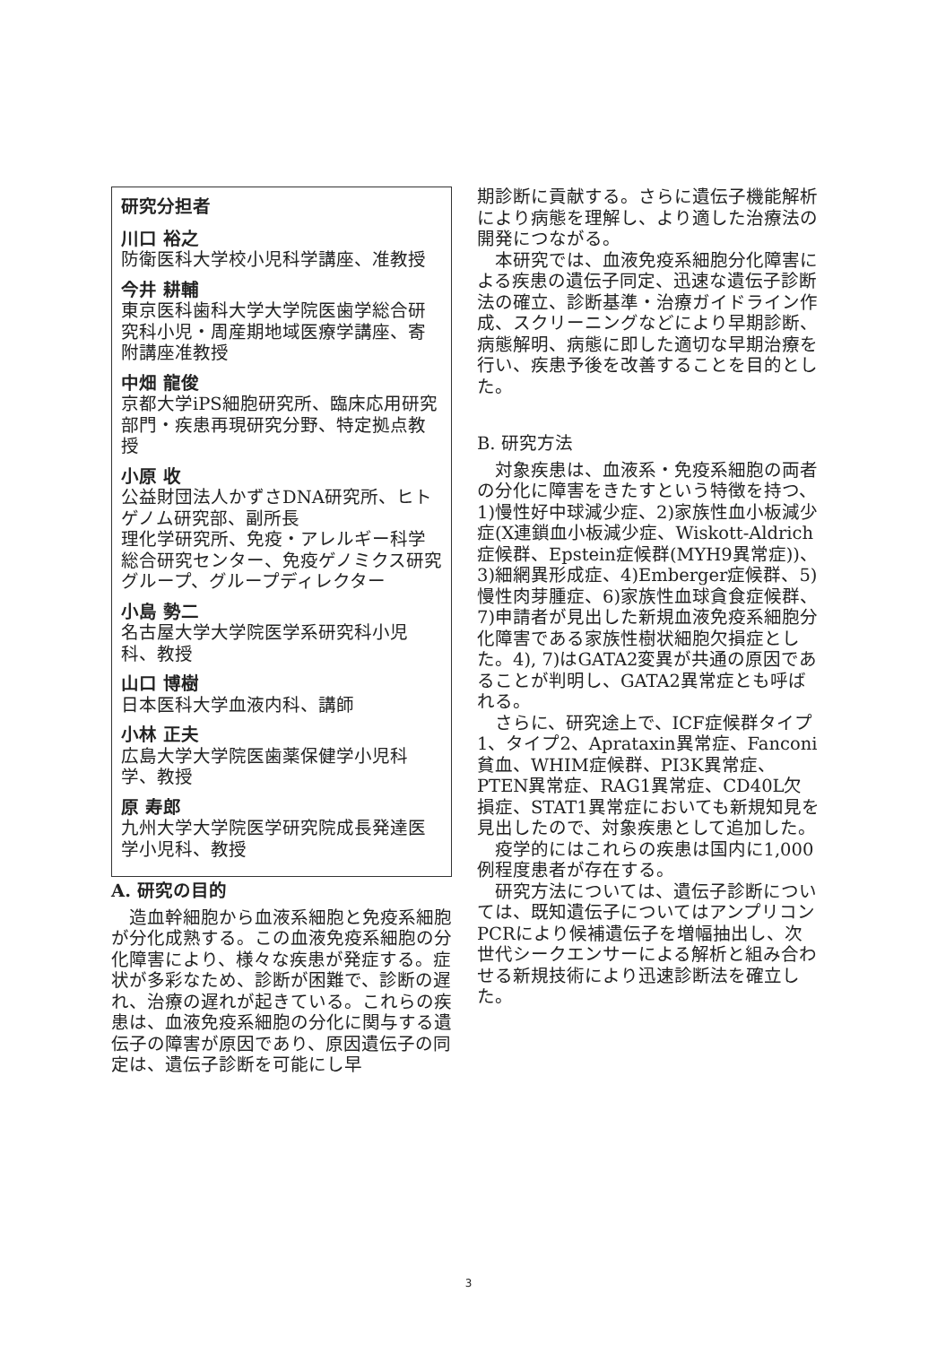研究分担者
川口 裕之
防衛医科大学校小児科学講座、准教授
今井 耕輔
東京医科歯科大学大学院医歯学総合研究科小児・周産期地域医療学講座、寄附講座准教授
中畑 龍俊
京都大学iPS細胞研究所、臨床応用研究部門・疾患再現研究分野、特定拠点教授
小原 收
公益財団法人かずさDNA研究所、ヒトゲノム研究部、副所長
理化学研究所、免疫・アレルギー科学総合研究センター、免疫ゲノミクス研究グループ、グループディレクター
小島 勢二
名古屋大学大学院医学系研究科小児科、教授
山口 博樹
日本医科大学血液内科、講師
小林 正夫
広島大学大学院医歯薬保健学小児科学、教授
原 寿郎
九州大学大学院医学研究院成長発達医学小児科、教授
A. 研究の目的
造血幹細胞から血液系細胞と免疫系細胞が分化成熟する。この血液免疫系細胞の分化障害により、様々な疾患が発症する。症状が多彩なため、診断が困難で、診断の遅れ、治療の遅れが起きている。これらの疾患は、血液免疫系細胞の分化に関与する遺伝子の障害が原因であり、原因遺伝子の同定は、遺伝子診断を可能にし早
期診断に貢献する。さらに遺伝子機能解析により病態を理解し、より適した治療法の開発につながる。
本研究では、血液免疫系細胞分化障害による疾患の遺伝子同定、迅速な遺伝子診断法の確立、診断基準・治療ガイドライン作成、スクリーニングなどにより早期診断、病態解明、病態に即した適切な早期治療を行い、疾患予後を改善することを目的とした。
B. 研究方法
対象疾患は、血液系・免疫系細胞の両者の分化に障害をきたすという特徴を持つ、1)慢性好中球減少症、2)家族性血小板減少症(X連鎖血小板減少症、Wiskott-Aldrich症候群、Epstein症候群(MYH9異常症))、3)細網異形成症、4)Emberger症候群、5)慢性肉芽腫症、6)家族性血球貪食症候群、7)申請者が見出した新規血液免疫系細胞分化障害である家族性樹状細胞欠損症とした。4), 7)はGATA2変異が共通の原因であることが判明し、GATA2異常症とも呼ばれる。
さらに、研究途上で、ICF症候群タイプ1、タイプ2、Aprataxin異常症、Fanconi貧血、WHIM症候群、PI3K異常症、PTEN異常症、RAG1異常症、CD40L欠損症、STAT1異常症においても新規知見を見出したので、対象疾患として追加した。
疫学的にはこれらの疾患は国内に1,000例程度患者が存在する。
研究方法については、遺伝子診断については、既知遺伝子についてはアンプリコンPCRにより候補遺伝子を増幅抽出し、次世代シークエンサーによる解析と組み合わせる新規技術により迅速診断法を確立した。
3